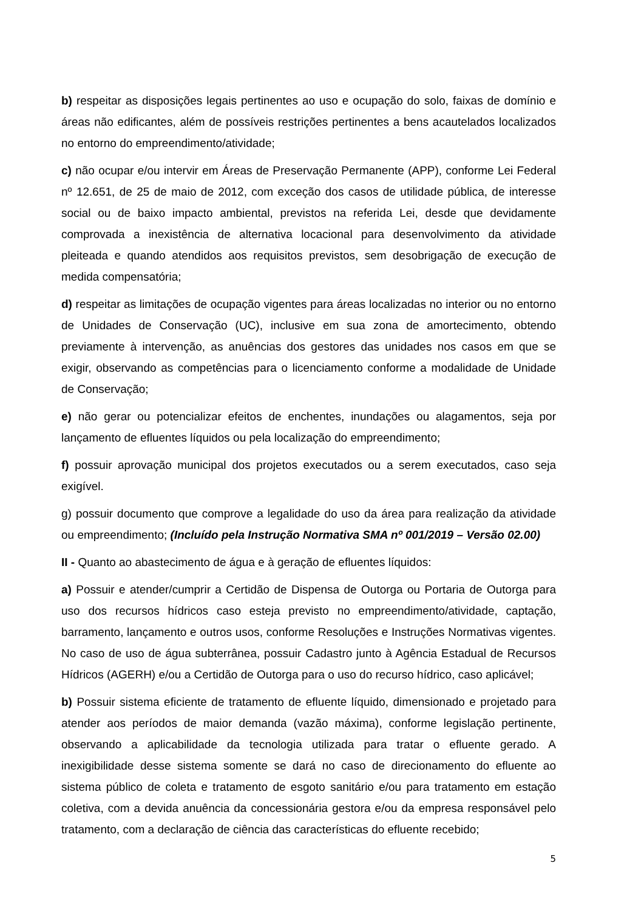b) respeitar as disposições legais pertinentes ao uso e ocupação do solo, faixas de domínio e áreas não edificantes, além de possíveis restrições pertinentes a bens acautelados localizados no entorno do empreendimento/atividade;
c) não ocupar e/ou intervir em Áreas de Preservação Permanente (APP), conforme Lei Federal nº 12.651, de 25 de maio de 2012, com exceção dos casos de utilidade pública, de interesse social ou de baixo impacto ambiental, previstos na referida Lei, desde que devidamente comprovada a inexistência de alternativa locacional para desenvolvimento da atividade pleiteada e quando atendidos aos requisitos previstos, sem desobrigação de execução de medida compensatória;
d) respeitar as limitações de ocupação vigentes para áreas localizadas no interior ou no entorno de Unidades de Conservação (UC), inclusive em sua zona de amortecimento, obtendo previamente à intervenção, as anuências dos gestores das unidades nos casos em que se exigir, observando as competências para o licenciamento conforme a modalidade de Unidade de Conservação;
e) não gerar ou potencializar efeitos de enchentes, inundações ou alagamentos, seja por lançamento de efluentes líquidos ou pela localização do empreendimento;
f) possuir aprovação municipal dos projetos executados ou a serem executados, caso seja exigível.
g) possuir documento que comprove a legalidade do uso da área para realização da atividade ou empreendimento; (Incluído pela Instrução Normativa SMA nº 001/2019 – Versão 02.00)
II - Quanto ao abastecimento de água e à geração de efluentes líquidos:
a) Possuir e atender/cumprir a Certidão de Dispensa de Outorga ou Portaria de Outorga para uso dos recursos hídricos caso esteja previsto no empreendimento/atividade, captação, barramento, lançamento e outros usos, conforme Resoluções e Instruções Normativas vigentes. No caso de uso de água subterrânea, possuir Cadastro junto à Agência Estadual de Recursos Hídricos (AGERH) e/ou a Certidão de Outorga para o uso do recurso hídrico, caso aplicável;
b) Possuir sistema eficiente de tratamento de efluente líquido, dimensionado e projetado para atender aos períodos de maior demanda (vazão máxima), conforme legislação pertinente, observando a aplicabilidade da tecnologia utilizada para tratar o efluente gerado. A inexigibilidade desse sistema somente se dará no caso de direcionamento do efluente ao sistema público de coleta e tratamento de esgoto sanitário e/ou para tratamento em estação coletiva, com a devida anuência da concessionária gestora e/ou da empresa responsável pelo tratamento, com a declaração de ciência das características do efluente recebido;
5